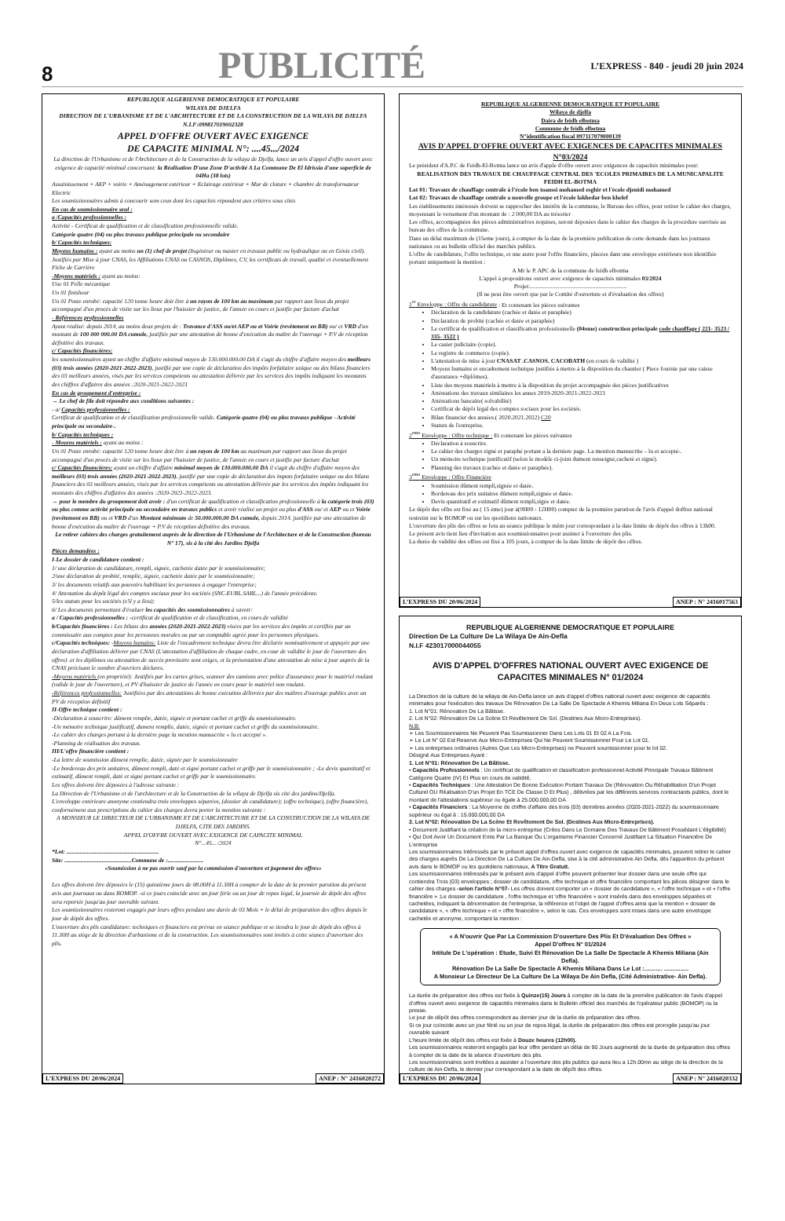8 PUBLICITÉ L’EXPRESS - 840 - jeudi 20 juin 2024
REPUBLIQUE ALGERIENNE DEMOCRATIQUE ET POPULAIRE
WILAYA DE DJELFA
DIRECTION DE L'URBANISME ET DE L'ARCHITECTURE ET DE LA CONSTRUCTION DE LA WILAYA DE DJELFA N.I.F:099817019002328
APPEL D'OFFRE OUVERT AVEC EXIGENCE
DE CAPACITE MINIMAL N°: ....45.../2024
La direction de l'Urbanisme et de l'Architecture et de la Construction de la wilaya de Djelfa, lance un avis d'appel d'offre ouvert avec exigence de capacité minimal concernant: la Réalisation D'une Zone D'activité A La Commune De El Idrissia d'une superficie de 04Ha (38 lots)
Assainissement + AEP + voirie + Aménagement extérieur + Eclairage extérieur + Mur de cloture + chambre de transformateur Electric
Les soumissionnaires admis à concourir som ceux dont les capacités répondent aux critères sous cités
En cas de soumissionnaire seul :
a /Capacités professionnelles :
Activité - Certificat de qualification et de classification professionnelle valide.
Catégorie quatre (04) ou plus travaux publique principale ou secondaire
b/ Capacités techniques:
Moyens humains : ayant au moins un (1) chef de projet (Ingénieur ou master en travaux public ou hydraulique ou en Génie civil).
Justifiés par Mise à jour CNAS, les Affiliations CNAS ou CASNOS, Diplômes, CV, les certificats de travail, qualité et éventuellement Fiche de Carrière
-Moyens matériels : ayant au moins:
Une 01 Pelle mécanique
Un 01 finisheur
Un 01 Poste enrobé: capacité 120 tonne heure doit être à un rayon de 100 km au maximum par rapport aux lieux du projet accompagné d'un procès de visite sur les lieux par l'huissier de justice, de l'année en cours et justifie par facture d'achat
- Références professionnelles
Ayant réalisé: depuis 2014, au moins deux projets de : Travance d'ASS ou/et AEP ou et Voirie (revêtement en BB) ou/ et VRD d'un montant de 100 000 000.00 DA cumule, justifiée par une attestation de bonne d'exécution du maître de l'ouvrage + P.V de réception définitive des travaux.
c/ Capacités financières:
les soumissionnaires ayant un chiffre d'affaire minimal moyen de 130.000.000.00 DA il s'agit du chiffre d'affaire moyen des meilleurs (03) trois années (2020-2021-2022-2023), justifié par une copie de déclaration des impôts forfaitaire unique ou des bilans financiers des 03 meilleurs années, visés par les services compétents ou attestation délivrée par les services des impôts indiquant les montants des chiffres d'affaires des années :2020-2021-2022-2023
En cas de groupement d'entreprise :
→ Le chef de file doit répondre aux conditions suivantes :
- a/ Capacités professionnelles :
Certificat de qualification et de classification professionnelle valide. Catégorie quatre (04) ou plus travaux publique - Activité principale ou secondaire-.
b/ Capacités techniques :
- Moyens matériels : ayant au moins :
Un 01 Poste enrobé: capacité 120 tonne heure doit être à un rayon de 100 km au maximum par rapport aux lieux du projet accompagné d'un procès de visite sur les lieux par l'huissier de justice, de l'année en cours et justifie par facture d'achat
c/ Capacités financières: ayant un chiffre d'affaire minimal moyen de 130.000.000.00 DA il s'agit du chiffre d'affaire moyen des meilleurs (03) trois années (2020-2021-2022-2023). justifié par une copie de déclaration des impots forfaitaire unique ou des bilans financiers des 03 meilleurs années, visés par les services compétents ou attestation délivrée par les services des impôts indiquant les montants des chiffres d'affaires des années :2020-2021-2022-2023.
→ pour le membre du groupement doit avoir : d'un certificat de qualification et classification professionnelle à la catégorie trois (03) ou plus comme activité principale ou secondaire en travaux publics et avoir réalisé un projet ou plus d'ASS ou/ et AEP ou et Voirie (revêtement en BB) ou et VRD d'un Montant minimum de 50.000.000,00 DA cumule, depuis 2014. justifiée par une attestation de bonne d'exécution du maître de l'ouvrage + P.V de réception définitive des travaux.
Le retirer cahiers des charges gratuitement auprès de la direction de l'Urbanisme de l'Architecture et de la Construction (bureau N° 17), sis à la cité des Jardins Djelfa
Pièces demandées :
I-Le dossier de candidature contient :
1/ une déclaration de candidature, rempli, signée, cachetée datée par le soumissionnaire;
2/une déclaration de probité, remplie, signée, cachetée datée par le soumissionnaire;
3/ les documents relatifs aux pouvoirs habilitant les personnes à engager l'entreprise;
4/ Attestation du dépôt légal des comptes sociaux pour les sociétés (SNC.EURL.SARL...) de l'année précédente.
5/les statuts pour les sociétés (s'il y a lieu);
6/ Les documents permettant d'évaluer les capacités des soumissionnaires à savoir:
a / Capacités professionnelles : -certificat de qualification et de classification, en cours de validité
b/Capacités financières : Les bilans des années (2020-2021-2022-2023) visées par les services des impôts et certifiés par un commissaire aux comptes pour les personnes morales ou par un comptable agréé pour les personnes physiques.
c/Capacités techniques: -Moyens humains: Liste de l'encadrement technique devra être déclarée nominativement et appuyée par une déclaration d'affiliation délivrer par CNAS (L'attestation d'affiliation de chaque cadre, en cour de validité le jour de l'ouverture des offres) .et les diplômes ou attestation de succès provisoire sont exiges, et la présentation d'une attestation de mise à jour auprès de la CNAS précisant le nombre d'ouvriers déclares.
-Moyens matériels (en propriété): Justifiés par les cartes grises, scanner des camions avec police d'assurance pour le matériel roulant (valide le jour de l'ouverture), et PV d'huissier de justice de l'année en cours pour le matériel non roulant.
-Références professionnelles: Justifiées par des attestations de bonne exécution délivrées par des maîtres d'ouvrage publics avec un PV de réception définitif
II-Offre technique contient :
-Déclaration à souscrire: dûment remplie, datée, signée et portant cachet et griffe du soumissionnaire.
-Un mémoire technique justificatif, dument remplie, datée, signée et portant cachet et griffe du soumissionnaire.
-Le cahier des charges portant à la dernière page la mention manuscrite « lu et accepté ».
-Planning de réalisation des travaux.
III/L'offre financière contient :
-La lettre de soumission dûment remplie, datée, signée par le soumissionnaire
-Le bordereau des prix unitaires, dûment rempli, daté et signé portant cachet et griffe par le soumissionnaire ; -Le devis quantitatif et estimatif, dûment rempli, daté et signé portant cachet et griffe par le soumissionnaire.
Les offres doivent être déposées à l'adresse suivante :
La Direction de l'Urbanisme et de l'architecture et de la Construction de la wilaya de Djelfa sis cité des jardins/Djelfa.
L'enveloppe extérieure anonyme contiendra trois enveloppes séparées, (dossier de candidature); (offre technique), (offre financière), conformément aux prescriptions du cahier des charges devra porter la mention suivante :
A MONSIEUR LE DIRECTEUR DE L'URBANISME ET DE L'ARCHITECTURE ET DE LA CONSTRUCTION DE LA WILAYA DE DJELFA, CITE DES JARDINS.
APPEL D'OFFRE OUVERT AVEC EXIGENCE DE CAPACITE MINIMAL
N°...45... /2024
*Lot: ..............................................................
Site: .............................................Commune de :........................
«Soumission à ne pas ouvrir sauf par la commission d'ouverture et jugement des offres»
Les offres doivent être déposées le (15) quinzième jours de 08.00H à 11.30H à compter de la date de la premier parution du présent avis aux journaux ou dans BOMOP. -si ce jours coincide avec un jour férie ou un jour de repos légal, la journée de dépôt des offres sera reportée jusqu'au jour ouvrable suivant.
Les soumissionnaires resteront engagés par leurs offres pendant une durée de 03 Mois + le délai de préparation des offres depuis le jour de dépôt des offres.
L'ouverture des plis candidature: techniques et financiers est prévue en séance publique et se tiendra le jour de dépôt des offres à 11.30H au siège de la direction d'urbanisme et de la construction. Les soumissionnaires sont invités à cette séance d'ouverture des plis.
L’EXPRESS DU 20/06/2024 ANEP : N° 2416020272
REPUBLIQUE ALGERIENNE DEMOCRATIQUE ET POPULAIRE
Wilaya de djelfa
Daira de feidh elbotma
Commune de feidh elbotma
N°identification fiscal 097117079000139
AVIS D'APPEL D'OFFRE OUVERT AVEC EXIGENCES DE CAPACITES MINIMALES
N°03/2024
Le président d'A.P.C de Feidh-El-Botma lance un avis d'apple d'offre ouvert avec exigences de capacités minimales pour:
REALISATION DES TRAVAUX DE CHAUFFAGE CENTRAL DES 'ECOLES PRIMAIRES DE LA MUNICAPALITE FEIDH EL-BOTMA
Lot 01: Travaux de chauffage centrale à l'école ben toanssi mohamed esghir et l'école djenidi mohamed
Lot 02: Travaux de chauffage centrale a nouvelle groupe et l'école lakhedar ben khelef
Les établissements intéressés doivent se rapprocher des intérêts de la commune, le Bureau des offres, pour retirer le cahier des charges, moyennant le versement d'un montant de : 2 000,00 DA au trésorier
Les offres, accompagnées des pièces administratives requises, seront déposées dans le cahier des charges de la procédure susvisée au bureau des offres de la commune.
Dans un délai maximum de (15eme jours), à compter de la date de la première publication de cette demande dans les journaux nationaux ou au bulletin officiel des marchés publics.
L'offre de candidature, l'offre technique, et une autre pour l'offre financière, placées dans une enveloppe extérieure non identifiée portant uniquement la mention :
A Mr le P. APC de la commune de feidh elbotma
L'appel à propositions ouvert avec exigence de capacités minimales 03/2024
Projet:.................................................................
(Il ne peut être ouvert que par le Comité d'ouverture et d'évaluation des offres)
1<sup>er</sup> Enveloppe : Offre du candidature : Et contenant les piéces suivantes
Déclaration de la candidature (cachée et datée et paraphée)
Déclaration de probité (cachée et datée et paraphée)
Le certificat de qualification et classification professionnelle (04eme) construction principale code chauffage ( 221- 3523 / 335- 3522 )
Le casier judiciaire (copie).
Le registre de commerce (copie).
L'attestation de mise à jour CNASAT .CASNOS. CACOBATH (en cours de validité )
Moyens humains et encadrement technique justifiés à mettre à la disposition du chantier ( Piece fournie par une caisse d'assurance +diplômes).
Liste des moyens matériels à mettre à la disposition du projet accompagnée des piéces justificatives
Attéstations des travaux similaires les annes 2019-2020-2021-2022-2023
Attéstations bancaire( solvabilité)
Certificat de dépôt légal des comptes sociaux pour les sociétés.
Bilan financier des années.( 2020.2021.2022) C20
Statuts de l'entreprise.
2<sup>eme</sup> Enveloppe : Offre technique : Et contenant les piéces suivantes
Déclaration à souscrire.
Le cahier des charges signé et paraphé portant a la derniere page. La mention manuscrite – lu et accepté-.
Un mémoire technique justificatif (selon le modèle ci-joint dument renseigné,cacheté et signé).
Planning des travaux (cachée et datée et paraphée).
3<sup>eme</sup> Enveloppe : Offre Financiére
Soumission dûment rempli,signée et datée.
Bordereau des prix unitaires dûment rempli,signée et datée.
Devis quantitatif et estimatif dûment rempli,sigée et datée.
Le dépôt des offre est fixé au ( 15 éme) jour à(9H00 - 12H00) compter de la premiére parution de l'avis d'appel doffres national restreint sur le BOMOP ou sur les quotidiens nationaux.
L'ouverture des plis des offres se fera an séance publique le mêm jour correspondant à la date limite de dépôt des offres à 13h00.
Le présent avis tient lieu d'invitation aux soumissionnaires pour assister à l'ouverture des plis.
La durée de validité des offres est fixé a 105 jours, à compter de la date limite de dépôt des offres.
L’EXPRESS DU 20/06/2024 ANEP : N° 2416017563
REPUBLIQUE ALGERIENNE DEMOCRATIQUE ET POPULAIRE
Direction De La Culture De La Wilaya De Ain-Defla
N.I.F 423017000044055
AVIS D'APPEL D'OFFRES NATIONAL OUVERT AVEC EXIGENCE DE CAPACITES MINIMALES N° 01/2024
La Direction de la culture de la wilaya de Ain-Defla lance un avis d'appel d'offres national ouvert avec exigence de capacités minimales pour l'exécution des travaux De Rénovation De La Salle De Spectacle A Khemis Miliana En Deux Lots Séparés :
1. Lot N°01: Rénovation De La Bâtisse.
2. Lot N°02: Rénovation De La Scène Et Revêtement De Sol. (Destines Aux Micro-Entreprises).
N.B:
➢ Les Soumissionnaires Ne Peuvent Pas Soumissionner Dans Les Lots 01 Et 02 A La Fois.
➢ Le Lot N° 02 Est Reserve Aux Micro-Entreprises Qui Ne Peuvent Soumissionner Pour Le Lot 01.
➢ Les entreprises ordinaires (Autres Que Les Micro-Entreprises) ne Peuvent soumissionner pour le lot 02.
Désigné Aux Entreprises Ayant :
1. Lot N°01: Rénovation De La Bâtisse.
• Capacités Professionnels : Un certificat de qualification et classification professionnel Activité Principale Travaux Bâtiment Catégorie Quatre (IV) Et Plus en cours de validité,
• Capacités Techniques : Une Attestation De Bonne Exécution Portant Travaux De (Rénovation Ou Réhabilitation D'un Projet Culturel OU Réalisation D'un Projet En TCE De Classe D Et Plus) , délivrées par les différents services contractants publics, dont le montant de l'attestations supérieur ou égale à 25.000.000,00 DA
• Capacités Financiers : La Moyenne de chiffre d'affaire des trois (03) dernières années (2020-2021-2022) du soumissionnaire supérieur ou égal à : 15.000.000,00 DA
2. Lot N°02: Rénovation De La Scène Et Revêtement De Sol. (Destines Aux Micro-Entreprises).
• Document Justifiant la création de la micro-entreprise (Crées Dans Le Domaine Des Travaux De Bâtiment Possédant L'éligibilité)
• Qui Doit Avoir Un Document Emis Par La Banque Ou L'organisme Financier Concerné Justifiant La Situation Financière De L'entreprise
Les soumissionnaires Intéressés par le présent appel d'offres ouvert avec exigence de capacités minimales, peuvent retirer le cahier des charges auprès De La Direction De La Culture De Ain-Defla, sise à la cité administrative Ain Defla, dès l'apparition du présent avis dans le BOMOP ou les quotidiens nationaux, A Titre Gratuit.
Les soumissionnaires intéressés par le présent avis d'appel d'offre peuvent présenter leur dossier dans une seule offre qui contiendra Trois (03) enveloppes ; dossier de candidature, offre technique et offre financière comportant les pièces désigner dans le cahier des charges -selon l'article N°07- Les offres doivent comporter un « dossier de candidature », « l'offre technique » et « l'offre financière » ;Le dossier de candidature , l'offre technique et 'offre financière » sont insérés dans des enveloppes séparées et cachetées, indiquant la dénomination de l'entreprise, la référence et l'objet de l'appel d'offres ainsi que la mention « dossier de candidature », « offre technique » et « offre financière », selon le cas. Ces enveloppes sont mises dans une autre enveloppe cachetée et anonyme, comportant la mention :
« A N'ouvrir Que Par La Commission D'ouverture Des Plis Et D'évaluation Des Offres »
Appel D'offres N° 01/2024
Intitule De L'opération : Etude, Suivi Et Rénovation De La Salle De Spectacle A Khemis Miliana (Ain Defla).
Rénovation De La Salle De Spectacle A Khemis Miliana Dans Le Lot :........... ...............
A Monsieur Le Directeur De La Culture De La Wilaya De Ain Defla, (Cité Administrative- Ain Defla).
La durée de préparation des offres est fixée à Quinze(15) Jours à compter de la date de la première publication de l'avis d'appel d'offres ouvert avec exigence de capacités minimales dans le Bulletin officiel des marchés de l'opérateur public (BOMOP) ou la presse.
Le jour de dépôt des offres correspondent au dernier jour de la durée de préparation des offres.
Si ce jour coïncide avec un jour férié ou un jour de repos légal, la durée de préparation des offres est prorogée jusqu'au jour ouvrable suivant
L'heure limite de dépôt des offres est fixée à Douze heures (12h00).
Les soumissionnaires resteront engagés par leur offre pendant un délai de 90 Jours augmenté de la durée de préparation des offres à compter de la date de la séance d'ouverture des plis.
Les soumissionnaires sont invitées a assister a l'ouverture des plis publics qui aura lieu a 12h.00mn au siège de la direction de la culture de Ain-Defla, le dernier jour correspondant a la date de dépôt des offres.
L’EXPRESS DU 20/06/2024 ANEP : N° 2416020332